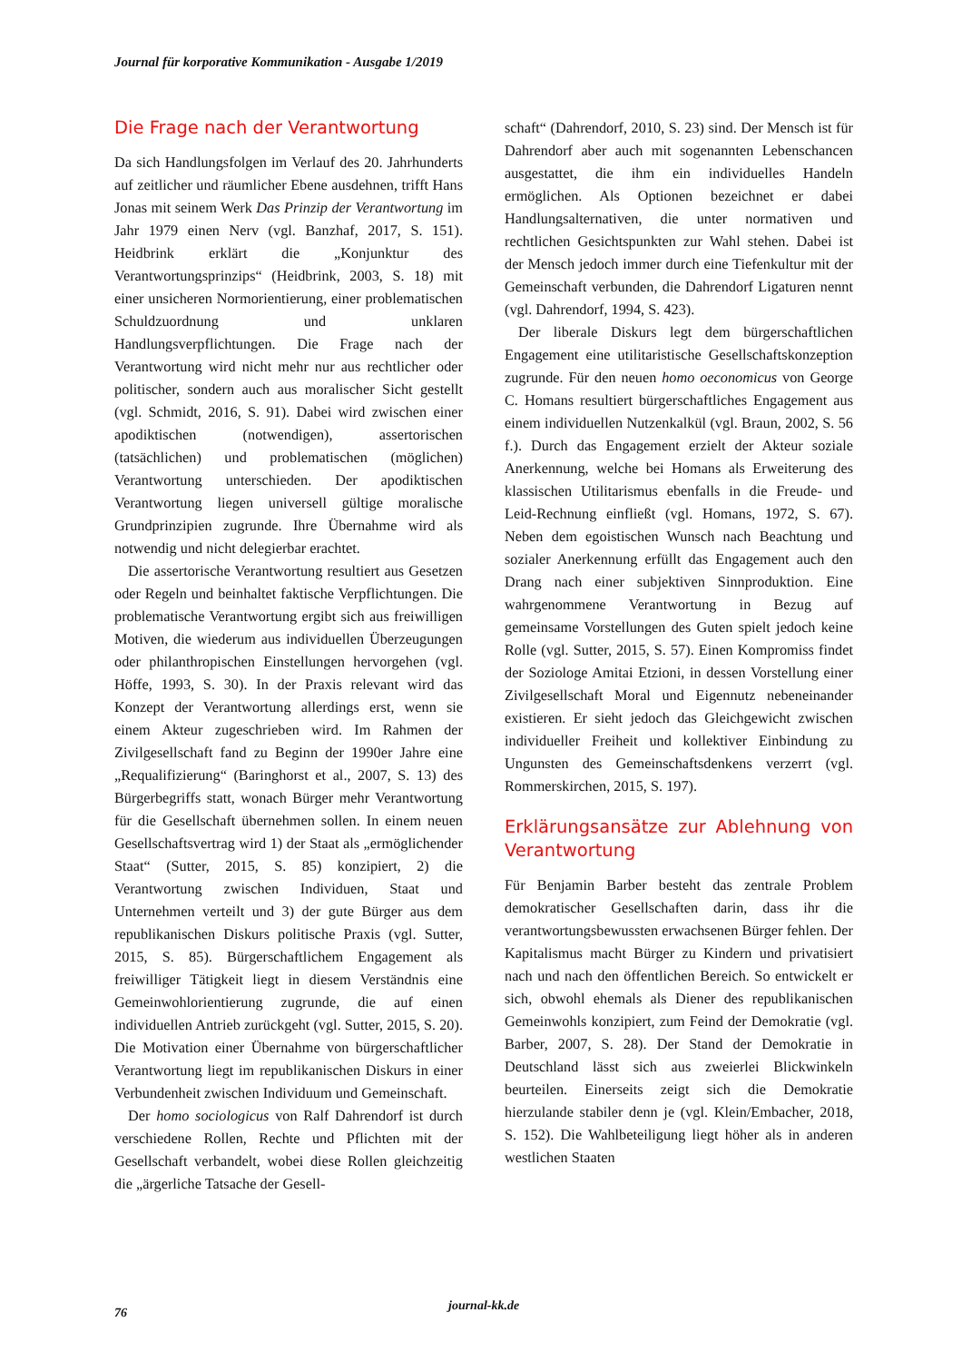Journal für korporative Kommunikation - Ausgabe 1/2019
Die Frage nach der Verantwortung
Da sich Handlungsfolgen im Verlauf des 20. Jahrhunderts auf zeitlicher und räumlicher Ebene ausdehnen, trifft Hans Jonas mit seinem Werk Das Prinzip der Verantwortung im Jahr 1979 einen Nerv (vgl. Banzhaf, 2017, S. 151). Heidbrink erklärt die „Konjunktur des Verantwortungsprinzips“ (Heidbrink, 2003, S. 18) mit einer unsicheren Normorientierung, einer problematischen Schuldzuordnung und unklaren Handlungsverpflichtungen. Die Frage nach der Verantwortung wird nicht mehr nur aus rechtlicher oder politischer, sondern auch aus moralischer Sicht gestellt (vgl. Schmidt, 2016, S. 91). Dabei wird zwischen einer apodiktischen (notwendigen), assertorischen (tatsächlichen) und problematischen (möglichen) Verantwortung unterschieden. Der apodiktischen Verantwortung liegen universell gültige moralische Grundprinzipien zugrunde. Ihre Übernahme wird als notwendig und nicht delegierbar erachtet.
Die assertorische Verantwortung resultiert aus Gesetzen oder Regeln und beinhaltet faktische Verpflichtungen. Die problematische Verantwortung ergibt sich aus freiwilligen Motiven, die wiederum aus individuellen Überzeugungen oder philanthropischen Einstellungen hervorgehen (vgl. Höffe, 1993, S. 30). In der Praxis relevant wird das Konzept der Verantwortung allerdings erst, wenn sie einem Akteur zugeschrieben wird. Im Rahmen der Zivilgesellschaft fand zu Beginn der 1990er Jahre eine „Requalifizierung“ (Baringhorst et al., 2007, S. 13) des Bürgerbegriffs statt, wonach Bürger mehr Verantwortung für die Gesellschaft übernehmen sollen. In einem neuen Gesellschaftsvertrag wird 1) der Staat als „ermöglichender Staat“ (Sutter, 2015, S. 85) konzipiert, 2) die Verantwortung zwischen Individuen, Staat und Unternehmen verteilt und 3) der gute Bürger aus dem republikanischen Diskurs politische Praxis (vgl. Sutter, 2015, S. 85). Bürgerschaftlichem Engagement als freiwilliger Tätigkeit liegt in diesem Verständnis eine Gemeinwohlorientierung zugrunde, die auf einen individuellen Antrieb zurückgeht (vgl. Sutter, 2015, S. 20). Die Motivation einer Übernahme von bürgerschaftlicher Verantwortung liegt im republikanischen Diskurs in einer Verbundenheit zwischen Individuum und Gemeinschaft.
Der homo sociologicus von Ralf Dahrendorf ist durch verschiedene Rollen, Rechte und Pflichten mit der Gesellschaft verbandelt, wobei diese Rollen gleichzeitig die „ärgerliche Tatsache der Gesell-
schaft“ (Dahrendorf, 2010, S. 23) sind. Der Mensch ist für Dahrendorf aber auch mit sogenannten Lebenschancen ausgestattet, die ihm ein individuelles Handeln ermöglichen. Als Optionen bezeichnet er dabei Handlungsalternativen, die unter normativen und rechtlichen Gesichtspunkten zur Wahl stehen. Dabei ist der Mensch jedoch immer durch eine Tiefenkultur mit der Gemeinschaft verbunden, die Dahrendorf Ligaturen nennt (vgl. Dahrendorf, 1994, S. 423).
Der liberale Diskurs legt dem bürgerschaftlichen Engagement eine utilitaristische Gesellschaftskonzeption zugrunde. Für den neuen homo oeconomicus von George C. Homans resultiert bürgerschaftliches Engagement aus einem individuellen Nutzenkalkül (vgl. Braun, 2002, S. 56 f.). Durch das Engagement erzielt der Akteur soziale Anerkennung, welche bei Homans als Erweiterung des klassischen Utilitarismus ebenfalls in die Freude- und Leid-Rechnung einfließt (vgl. Homans, 1972, S. 67). Neben dem egoistischen Wunsch nach Beachtung und sozialer Anerkennung erfüllt das Engagement auch den Drang nach einer subjektiven Sinnproduktion. Eine wahrgenommene Verantwortung in Bezug auf gemeinsame Vorstellungen des Guten spielt jedoch keine Rolle (vgl. Sutter, 2015, S. 57). Einen Kompromiss findet der Soziologe Amitai Etzioni, in dessen Vorstellung einer Zivilgesellschaft Moral und Eigennutz nebeneinander existieren. Er sieht jedoch das Gleichgewicht zwischen individueller Freiheit und kollektiver Einbindung zu Ungunsten des Gemeinschaftsdenkens verzerrt (vgl. Rommerskirchen, 2015, S. 197).
Erklärungsansätze zur Ablehnung von Verantwortung
Für Benjamin Barber besteht das zentrale Problem demokratischer Gesellschaften darin, dass ihr die verantwortungsbewussten erwachsenen Bürger fehlen. Der Kapitalismus macht Bürger zu Kindern und privatisiert nach und nach den öffentlichen Bereich. So entwickelt er sich, obwohl ehemals als Diener des republikanischen Gemeinwohls konzipiert, zum Feind der Demokratie (vgl. Barber, 2007, S. 28). Der Stand der Demokratie in Deutschland lässt sich aus zweierlei Blickwinkeln beurteilen. Einerseits zeigt sich die Demokratie hierzulande stabiler denn je (vgl. Klein/Embacher, 2018, S. 152). Die Wahlbeteiligung liegt höher als in anderen westlichen Staaten
76 journal-kk.de